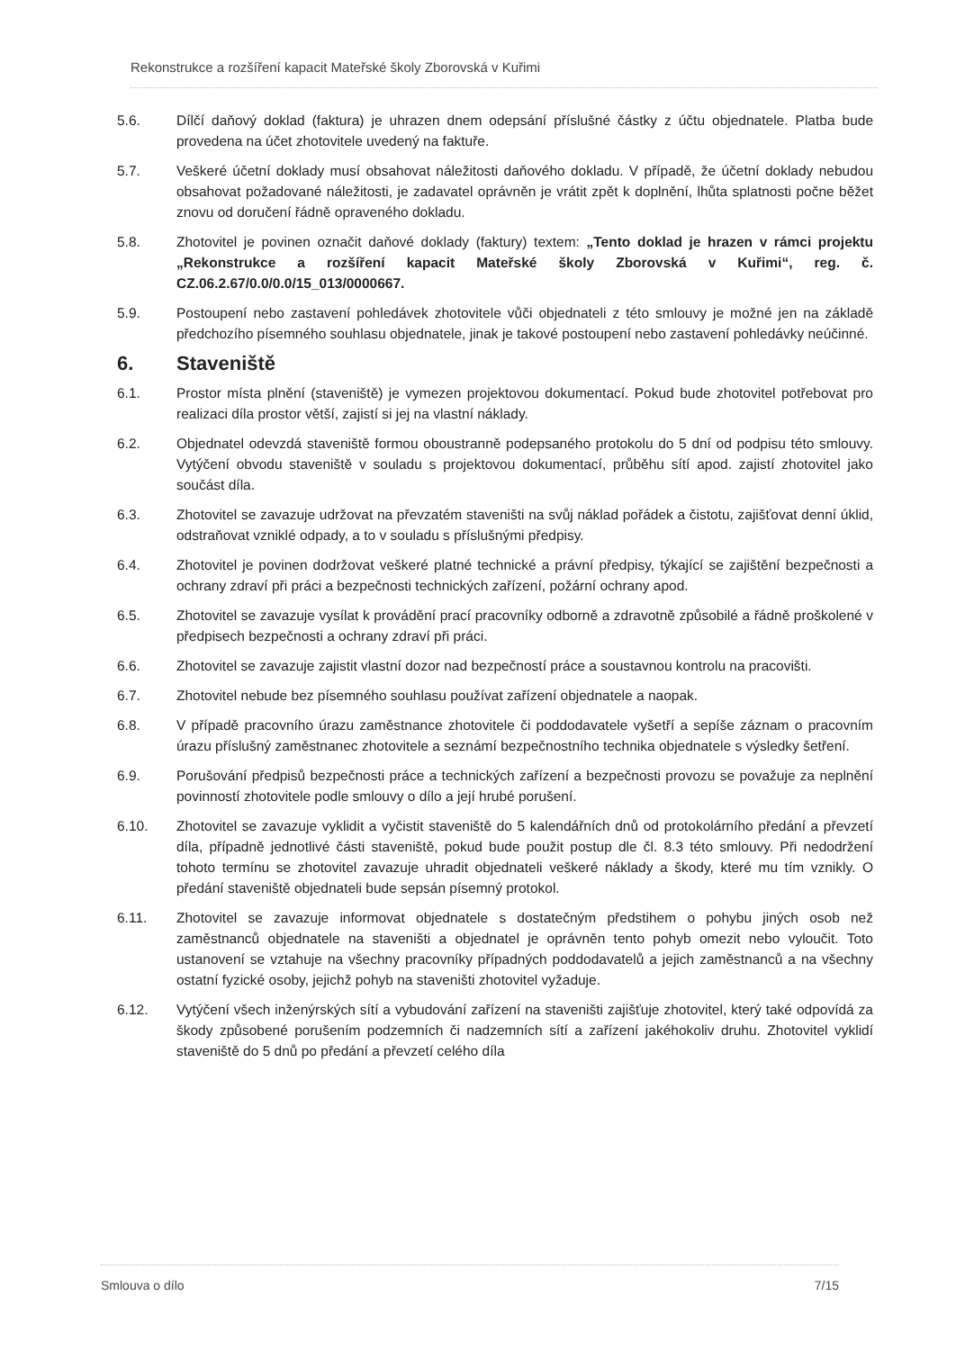Rekonstrukce a rozšíření kapacit Mateřské školy Zborovská v Kuřimi
5.6. Dílčí daňový doklad (faktura) je uhrazen dnem odepsání příslušné částky z účtu objednatele. Platba bude provedena na účet zhotovitele uvedený na faktuře.
5.7. Veškeré účetní doklady musí obsahovat náležitosti daňového dokladu. V případě, že účetní doklady nebudou obsahovat požadované náležitosti, je zadavatel oprávněn je vrátit zpět k doplnění, lhůta splatnosti počne běžet znovu od doručení řádně opraveného dokladu.
5.8. Zhotovitel je povinen označit daňové doklady (faktury) textem: „Tento doklad je hrazen v rámci projektu „Rekonstrukce a rozšíření kapacit Mateřské školy Zborovská v Kuřimi“, reg. č. CZ.06.2.67/0.0/0.0/15_013/0000667.
5.9. Postoupení nebo zastavení pohledávek zhotovitele vůči objednateli z této smlouvy je možné jen na základě předchozího písemného souhlasu objednatele, jinak je takové postoupení nebo zastavení pohledávky neúčinné.
6. Staveniště
6.1. Prostor místa plnění (staveniště) je vymezen projektovou dokumentací. Pokud bude zhotovitel potřebovat pro realizaci díla prostor větší, zajistí si jej na vlastní náklady.
6.2. Objednatel odevzdá staveniště formou oboustranně podepsaného protokolu do 5 dní od podpisu této smlouvy. Vytýčení obvodu staveniště v souladu s projektovou dokumentací, průběhu sítí apod. zajistí zhotovitel jako součást díla.
6.3. Zhotovitel se zavazuje udržovat na převzatém staveništi na svůj náklad pořádek a čistotu, zajišťovat denní úklid, odstraňovat vzniklé odpady, a to v souladu s příslušnými předpisy.
6.4. Zhotovitel je povinen dodržovat veškeré platné technické a právní předpisy, týkající se zajištění bezpečnosti a ochrany zdraví při práci a bezpečnosti technických zařízení, požární ochrany apod.
6.5. Zhotovitel se zavazuje vysílat k provádění prací pracovníky odborně a zdravotně způsobilé a řádně proškolené v předpisech bezpečnosti a ochrany zdraví při práci.
6.6. Zhotovitel se zavazuje zajistit vlastní dozor nad bezpečností práce a soustavnou kontrolu na pracovišti.
6.7. Zhotovitel nebude bez písemného souhlasu používat zařízení objednatele a naopak.
6.8. V případě pracovního úrazu zaměstnance zhotovitele či poddodavatele vyšetří a sepíše záznam o pracovním úrazu příslušný zaměstnanec zhotovitele a seznámí bezpečnostního technika objednatele s výsledky šetření.
6.9. Porušování předpisů bezpečnosti práce a technických zařízení a bezpečnosti provozu se považuje za neplnění povinností zhotovitele podle smlouvy o dílo a její hrubé porušení.
6.10. Zhotovitel se zavazuje vyklidit a vyčistit staveniště do 5 kalendářních dnů od protokolárního předání a převzetí díla, případně jednotlivé části staveniště, pokud bude použit postup dle čl. 8.3 této smlouvy. Při nedodržení tohoto termínu se zhotovitel zavazuje uhradit objednateli veškeré náklady a škody, které mu tím vznikly. O předání staveniště objednateli bude sepsán písemný protokol.
6.11. Zhotovitel se zavazuje informovat objednatele s dostatečným předstihem o pohybu jiných osob než zaměstnanců objednatele na staveništi a objednatel je oprávněn tento pohyb omezit nebo vyloučit. Toto ustanovení se vztahuje na všechny pracovníky případných poddodavatelů a jejich zaměstnanců a na všechny ostatní fyzické osoby, jejichž pohyb na staveništi zhotovitel vyžaduje.
6.12. Vytýčení všech inženýrských sítí a vybudování zařízení na staveništi zajišťuje zhotovitel, který také odpovídá za škody způsobené porušením podzemních či nadzemních sítí a zařízení jakéhokoliv druhu. Zhotovitel vyklidí staveniště do 5 dnů po předání a převzetí celého díla
Smlouva o dílo 7/15